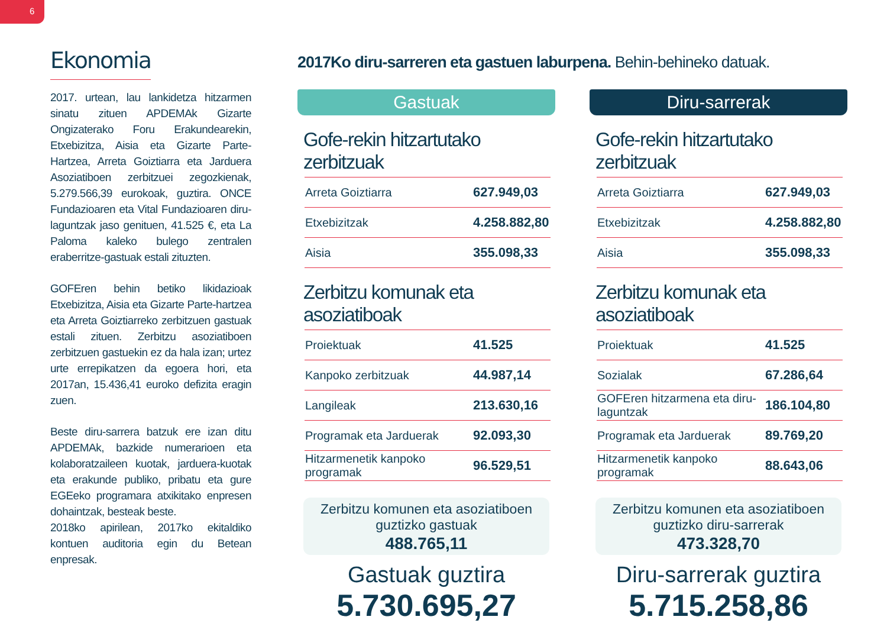6
Ekonomia
2017. urtean, lau lankidetza hitzarmen sinatu zituen APDEMAk Gizarte Ongizaterako Foru Erakundearekin, Etxebizitza, Aisia eta Gizarte Parte-Hartzea, Arreta Goiztiarra eta Jarduera Asoziatiboen zerbitzuei zegozkienak, 5.279.566,39 eurokoak, guztira. ONCE Fundazioaren eta Vital Fundazioaren diru-laguntzak jaso genituen, 41.525 €, eta La Paloma kaleko bulego zentralen eraberritze-gastuak estali zituzten.
GOFEren behin betiko likidazioak Etxebizitza, Aisia eta Gizarte Parte-hartzea eta Arreta Goiztiarreko zerbitzuen gastuak estali zituen. Zerbitzu asoziatiboen zerbitzuen gastuekin ez da hala izan; urtez urte errepikatzen da egoera hori, eta 2017an, 15.436,41 euroko defizita eragin zuen.
Beste diru-sarrera batzuk ere izan ditu APDEMAk, bazkide numerarioen eta kolaboratzaileen kuotak, jarduera-kuotak eta erakunde publiko, pribatu eta gure EGEeko programara atxikitako enpresen dohaintzak, besteak beste.
2018ko apirilean, 2017ko ekitaldiko kontuen auditoria egin du Betean enpresak.
2017Ko diru-sarreren eta gastuen laburpena. Behin-behineko datuak.
Gastuak
Gofe-rekin hitzartutako zerbitzuak
| Arreta Goiztiarra | 627.949,03 |
| Etxebizitzak | 4.258.882,80 |
| Aisia | 355.098,33 |
Zerbitzu komunak eta asoziatiboak
| Proiektuak | 41.525 |
| Kanpoko zerbitzuak | 44.987,14 |
| Langileak | 213.630,16 |
| Programak eta Jarduerak | 92.093,30 |
| Hitzarmenetik kanpoko programak | 96.529,51 |
Zerbitzu komunen eta asoziatiboen guztizko gastuak
488.765,11
Gastuak guztira
5.730.695,27
Diru-sarrerak
Gofe-rekin hitzartutako zerbitzuak
| Arreta Goiztiarra | 627.949,03 |
| Etxebizitzak | 4.258.882,80 |
| Aisia | 355.098,33 |
Zerbitzu komunak eta asoziatiboak
| Proiektuak | 41.525 |
| Sozialak | 67.286,64 |
| GOFEren hitzarmena eta diru-laguntzak | 186.104,80 |
| Programak eta Jarduerak | 89.769,20 |
| Hitzarmenetik kanpoko programak | 88.643,06 |
Zerbitzu komunen eta asoziatiboen guztizko diru-sarrerak
473.328,70
Diru-sarrerak guztira
5.715.258,86